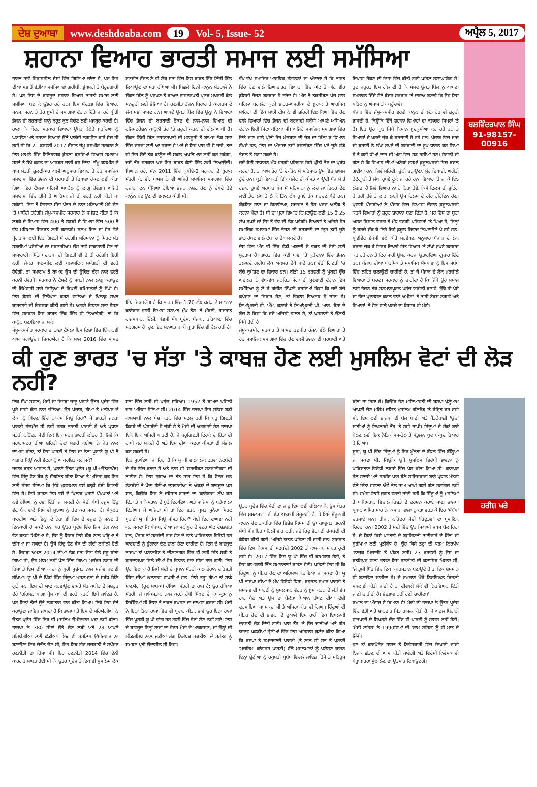ਦੇਸ਼ ਦੁਆਬਾ
www.deshdoaba.com 19 Vol- 5, Issue- 52 ਅਪ੍ਰੈਲ 5, 2017
ਸ਼ਹਾਨਾ ਵਿਆਹ ਭਾਰਤੀ ਸਮਾਜ ਲਈ ਸਮੱਸਿਆ
ਭਾਰਤ ਭਾਵੇਂ ਵਿਕਾਸਸ਼ੀਲ ਦੇਸ਼ਾਂ ਵਿੱਚ ਗਿਣਿਆ ਜਾਂਦਾ ਹੈ, ਪਰ ਇਸ ਦੀਆਂ ਸਭ ਤੋਂ ਵੱਡੀਆਂ ਸਮੱਸਿਆਵਾਂ ਗ਼ਰੀਬੀ, ਭੁੱਖਮਰੀ ਤੇ ਬੇਰੁਜ਼ਗਾਰੀ ਹੈ। ਪਰ ਇਸ ਦੇ ਬਾਵਜੂਦ ਸ਼ਹਾਨਾ ਵਿਆਹ ਭਾਰਤੀ ਸਮਾਜ ਲਈ ਸਮੱਸਿਆ ਬਣ ਕੇ ਉੱਭਰ ਰਹੇ ਹਨ। ਇਸ ਸੰਦਰਭ ਵਿੱਚ ਵਿਆਹ, ਜਨਮ, ਮਰਨ ਤੇ ਹੋਰ ਖ਼ੁਸ਼ੀ ਦੇ ਸਮਾਗਮਾਂ ਦੌਰਾਨ ਦਿੱਤੇ ਜਾ ਰਹੇ ਪ੍ਰੀਤੀ ਭੋਜਨ ਦੀ ਬਰਬਾਦੀ ਸਾਨੂੰ ਬਹੁਤ ਕੁਝ ਸੋਚਣ ਲਈ ਮਜਬੂਰ ਕਰਦੀ ਹੈ। ਹਾਲਾਂ ਕਿ ਕੇਂਦਰ ਸਰਕਾਰ ਵਿਆਹਾਂ ਉੱਪਰ ਬੇਲੋੜੇ ਖ਼ਰਚਿਆਂ ਨੂੰ ਘਟਾਉਣ ਅਤੇ ਸ਼ਹਾਨਾ ਵਿਆਹਾਂ ਉੱਤੇ ਪਾਬੰਦੀ ਲਗਾਉਣ ਬਾਰੇ ਸੋਚ ਹੀ ਰਹੀ ਸੀ ਕਿ 21 ਫਰਵਰੀ 2017 ਦੌਰਾਨ ਜੰਮੂ-ਕਸ਼ਮੀਰ ਸਰਕਾਰ ਨੇ ਇਸ ਮਾਮਲੇ ਵਿੱਚ ਇਤਿਹਾਸਕ ਫ਼ੈਸਲਾ ਕਰਦਿਆਂ ਵਿਆਹ ਸਮਾਗਮ ਸਸਤੇ ਤੇ ਸੌਖੇ ਕਰਨ ਦਾ ਆਰਡਰ ਜਾਰੀ ਕਰ ਦਿੱਤਾ। ਜੰਮੂ-ਕਸ਼ਮੀਰ ਦੇ ਖਾਧ ਮੰਤਰੀ ਜ਼ੁਲਫ਼ੀਕਾਰ ਅਲੀ ਅਨੁਸਾਰ ਵਿਆਹ ਤੇ ਹੋਰ ਸਮਾਜਿਕ ਸਮਾਗਮਾਂ ਵਿੱਚ ਭੋਜਨ ਦੀ ਬਰਬਾਦੀ ਤੇ ਦਿਖਾਵਾ ਰੋਕਣ ਲਈ ਕੀਤਾ ਗਿਆ ਇਹ ਫ਼ੈਸਲਾ ਪਹਿਲੀ ਅਪਰੈਲ ਨੂੰ ਲਾਗੂ ਹੋਵੇਗਾ। ਅਜਿਹੇ ਸਮਾਗਮਾਂ ਵਿੱਚ ਡੀਜੇ ਤੇ ਆਤਿਸ਼ਬਾਜ਼ੀ ਦੀ ਵਰਤੋਂ ਨਹੀਂ ਕੀਤੀ ਜਾ ਸਕੇਗੀ। ਇਸ ਤੋਂ ਇਲਾਵਾ ਸੱਦਾ ਪੱਤਰ ਦੇ ਨਾਲ ਮਠਿਆਈ-ਮੇਵੇ ਦੇਣ 'ਤੇ ਪਾਬੰਦੀ ਰਹੇਗੀ। ਜੰਮੂ-ਕਸ਼ਮੀਰ ਸਰਕਾਰ ਨੇ ਸਪੱਸ਼ਟ ਕੀਤਾ ਹੈ ਕਿ ਲੜਕੇ ਦੇ ਵਿਆਹ ਵਿੱਚ 400 ਤੇ ਲੜਕੀ ਦੇ ਵਿਆਹ ਵਿੱਚ 500 ਤੋਂ ਵੱਧ ਮਹਿਮਾਨ ਸ਼ਿਰਕਤ ਨਹੀਂ ਕਰਨਗੇ। ਜਨਮ ਦਿਨ ਜਾਂ ਹੋਰ ਛੋਟੇ ਪ੍ਰੋਗਰਾਮਾਂ ਲਈ ਇਹ ਗਿਣਤੀ ਸੌ ਰਹੇਗੀ। ਮਹਿਮਾਨਾਂ ਨੂੰ ਸਿਰਫ਼ ਸੱਤ ਸਬਜ਼ੀਆਂ ਪਰੋਸੀਆਂ ਜਾ ਸਕਣਗੀਆਂ। ਉਹ ਭਾਵੇਂ ਸ਼ਾਕਾਹਾਰੀ ਹੋਣ ਜਾਂ ਮਾਸਾਹਾਰੀ। ਮਿੱਠੇ ਪਦਾਰਥਾਂ ਦੀ ਗਿਣਤੀ ਵੀ ਦੋ ਹੀ ਰਹੇਗੀ। ਇਹੀ ਨਹੀਂ, ਜੇਕਰ ਖਾਣ-ਪੀਣ ਲਈ ਪਲਾਸਟਿਕ ਸਮੱਗਰੀ ਦੀ ਵਰਤੋਂ ਹੋਵੇਗੀ, ਤਾਂ ਸਮਾਗਮ ਤੋਂ ਬਾਅਦ ਉਸ ਦੀ ਉਚਿਤ ਢੰਗ ਨਾਲ ਵਰਤੋਂ ਕਰਨੀ ਹੋਵੇਗੀ। ਸਰਕਾਰ ਨੇ ਫ਼ੈਸਲੇ ਨੂੰ ਸਖ਼ਤੀ ਨਾਲ ਲਾਗੂ ਕਰਾਉਣ ਦੀ ਜ਼ਿੰਮੇਵਾਰੀ ਸਾਰੇ ਜ਼ਿਲ੍ਹਿਆਂ ਦੇ ਡਿਪਟੀ ਕਮਿਸ਼ਨਰਾਂ ਨੂੰ ਸੌਂਪੀ ਹੈ। ਇਸ ਫ਼ੈਸਲੇ ਦੀ ਉਲੰਘਣਾ ਕਰਨ ਵਾਲਿਆਂ ਦੇ ਖ਼ਿਲਾਫ਼ ਸਖ਼ਤ ਕਾਰਵਾਈ ਦੀ ਵਿਵਸਥਾ ਕੀਤੀ ਗਈ ਹੈ। ਅਗਲੇ ਵਿਧਾਨ ਸਭਾ ਸੈਸ਼ਨ ਵਿੱਚ ਸਰਕਾਰ ਇਸ ਬਾਬਤ ਇੱਕ ਬਿੱਲ ਵੀ ਲਿਆਵੇਗੀ, ਤਾਂ ਕਿ ਕਾਨੂੰਨ ਬਣਾਇਆ ਜਾ ਸਕੇ।
ਜੰਮੂ-ਕਸ਼ਮੀਰ ਸਰਕਾਰ ਦਾ ਤਾਜ਼ਾ ਫ਼ੈਸਲਾ ਇਸ ਦਿਸ਼ਾ ਵਿੱਚ ਇੱਕ ਨਵੀਂ ਆਸ ਜਗਾਉਂਦਾ। ਜ਼ਿਕਰਯੋਗ ਹੈ ਕਿ ਸਾਲ 2016 ਵਿੱਚ ਸਾਂਸਦ ਰਣਜੀਤ ਰੰਜਨ ਨੇ ਵੀ ਲੋਕ ਸਭਾ ਵਿੱਚ ਇਸ ਬਾਬਤ ਇੱਕ ਨਿੱਜੀ ਬਿੱਲ ਲਿਆਉਣ ਦਾ ਮਤਾ ਰੱਖਿਆ ਸੀ। ਪਿਛਲੇ ਦਿਨੀਂ ਕਾਨੂੰਨ ਮੰਤਰਾਲੇ ਨੇ ਉਕਤ ਬਿੱਲ ਨੂੰ ਪਰਖਣ ਤੋਂ ਬਾਅਦ ਰਾਸ਼ਟਰਪਤੀ ਪ੍ਰਣਬ ਮੁਖਰਜੀ ਕੋਲ ਮਨਜ਼ੂਰੀ ਲਈ ਭੇਜਿਆ ਹੈ। ਰਣਜੀਤ ਰੰਜਨ ਬਿਹਾਰ ਤੋਂ ਕਾਂਗਰਸ ਦੇ ਲੋਕ ਸਭਾ ਸਾਂਸਦ ਹਨ। ਆਪਣੇ ਉਕਤ ਬਿੱਲ ਵਿੱਚ ਉਨ੍ਹਾਂ ਨੇ ਵਿਆਹਾਂ ਵਿੱਚ ਭੋਜਨ ਦੀ ਬਰਬਾਦੀ ਰੋਕਣ ਦੇ ਨਾਲ-ਨਾਲ ਵਿਆਹ ਦੀ ਰਜਿਸਟਰੇਸ਼ਨ ਕਾਨੂੰਨੀ ਤੌਰ 'ਤੇ ਜ਼ਰੂਰੀ ਕਰਨ ਦੀ ਗੱਲ ਆਖੀ ਹੈ। ਉਕਤ ਨਿੱਜੀ ਬਿੱਲ ਰਾਸ਼ਟਰਪਤੀ ਦੀ ਮਨਜ਼ੂਰੀ ਤੋਂ ਬਾਅਦ ਲੋਕ ਸਭਾ ਵਿੱਚ ਚਰਚਾ ਲਈ ਆ ਸਕਦਾ ਹੈ ਅਤੇ ਜੇ ਇਹ ਪਾਸ ਵੀ ਹੋ ਜਾਵੇ, ਤਦ ਵੀ ਇਹ ਉਦੋਂ ਤੱਕ ਕਾਨੂੰਨ ਦੀ ਸ਼ਕਲ ਅਖ਼ਤਿਆਰ ਨਹੀਂ ਕਰ ਸਕੇਗਾ, ਜਦੋਂ ਤੱਕ ਸਰਕਾਰ ਖ਼ੁਦ ਇਸ ਬਾਬਤ ਕੋਈ ਬਿੱਲ ਨਹੀਂ ਲਿਆਉਂਦੀ। ਧਿਆਨ ਰਹੇ, ਸੰਨ 2011 ਵਿੱਚ ਯੂਪੀਏ-2 ਸਰਕਾਰ ਦੇ ਖ਼ੁਰਾਕ ਮੰਤਰੀ ਕੇ. ਵੀ. ਥਾਮਸ ਨੇ ਵੀ ਅਜਿਹੇ ਸਮਾਜਿਕ ਸਮਾਗਮਾਂ ਵਿੱਚ ਹਜ਼ਾਰਾਂ ਟਨ ਪੱਕਿਆ ਹੋਇਆ ਭੋਜਨ ਨਸ਼ਟ ਹੋਣ ਨੂੰ ਦੇਖਦੇ ਹੋਏ ਕਾਨੂੰਨ ਬਣਾਉਣ ਦੀ ਵਕਾਲਤ ਕੀਤੀ ਸੀ।
ਇੱਥੇ ਜ਼ਿਕਰਯੋਗ ਹੈ ਕਿ ਭਾਰਤ ਵਿੱਚ 1.70 ਲੱਖ ਕਰੋੜ ਦੇ ਸਾਲਾਨਾ ਕਾਰੋਬਾਰ ਵਾਲੀ ਵਿਆਹ ਸਨਅਤ ਮੁੱਖ ਤੌਰ 'ਤੇ ਮੁੰਬਈ, ਗੁਜਰਾਤ ਰਾਜਸਥਾਨ, ਦਿੱਲੀ, ਪੱਛਮੀ ਮੱਧ ਪ੍ਰਦੇਸ਼, ਪੰਜਾਬ, ਹਰਿਆਣਾ ਵਿੱਚ ਸਰਗਰਮ ਹੈ। ਹੁਣ ਇਹ ਸਨਅਤ ਬਾਕੀ ਪ੍ਰਾਂਤਾਂ ਵਿੱਚ ਵੀ ਫੈਲ ਰਹੀ ਹੈ।
ਵੱਖ-ਵੱਖ ਸਮਾਜਿਕ-ਆਰਥਿਕ ਸੰਗਠਨਾਂ ਦਾ ਅੰਦਾਜ਼ਾ ਹੈ ਕਿ ਭਾਰਤ ਵਿੱਚ ਹੋਣ ਵਾਲੇ ਜ਼ਿਆਦਾਤਰ ਵਿਆਹਾਂ ਵਿੱਚ ਘੱਟ ਤੋਂ ਘੱਟ ਵੀਹ ਫ਼ੀਸਦੀ ਭੋਜਨ ਬਰਬਾਦ ਹੋ ਜਾਂਦਾ ਹੈ। ਅੱਜ ਤੋਂ ਤਕਰੀਬਨ ਪੰਜ ਸਾਲ ਪਹਿਲਾਂ ਬੰਗਲੌਰ ਯੂਨੀ ਭਾਰਤ-ਅਮਰੀਕਾ ਦੇ ਖ਼ੁਰਾਕ ਤੇ ਆਰਥਿਕ ਮਾਹਿਰਾਂ ਦੀ ਇੱਕ ਸਾਂਝੀ ਟੀਮ ਨੇ ਵੀ ਸ਼ਹਿਰੀ ਇਲਾਕਿਆਂ ਵਿੱਚ ਹੋਣ ਵਾਲੇ ਵਿਆਹਾਂ ਵਿੱਚ ਭੋਜਨ ਦੀ ਬਰਬਾਦੀ ਸਬੰਧੀ ਆਪਣੇ ਅਧਿਐਨ ਦੌਰਾਨ ਇਹੀ ਸਿੱਟਾ ਕੱਢਿਆ ਸੀ। ਅਜਿਹੇ ਸਮਾਜਿਕ ਸਮਾਗਮਾਂ ਵਿੱਚ ਦਿੱਤੇ ਜਾਣ ਵਾਲੇ ਪ੍ਰੀਤੀ ਭੋਜ ਮੇਜ਼ਬਾਨ ਦੀ ਜੇਬ ਦਾ ਕਿੰਨਾ ਕੁ ਧਿਆਨ ਰੱਖਦੇ ਹਨ, ਇਸ ਦਾ ਅੰਦਾਜ਼ਾ ਤੁਸੀਂ ਡਸਟਬਿਨ ਵਿੱਚ ਪਏ ਜੂਠੇ ਛੱਡੇ ਭੋਜਨ ਤੋਂ ਲਗਾ ਸਕਦੇ ਹੋ।
ਜਦੋਂ ਕੋਈ ਸਾਧਾਰਨ ਮੱਧ ਵਰਗੀ ਪਰਿਵਾਰ ਕਿਸੇ ਪ੍ਰੀਤੀ-ਭੋਜ ਦਾ ਪ੍ਰਬੰਧ ਕਰਦਾ ਹੈ, ਤਾਂ ਆਮ ਤੌਰ 'ਤੇ ਦੋ-ਤਿੰਨ ਸੌ ਮਹਿਮਾਨ ਉਸ ਵਿੱਚ ਸ਼ਾਮਲ ਹੁੰਦੇ ਹਨ। ਪ੍ਰਤੀ ਵਿਅਕਤੀ ਇੱਕ ਪਲੇਟ ਦੀ ਕੀਮਤ ਆਉਂਦੀ ਪੰਜ ਸੌ ਤੋਂ ਹਜ਼ਾਰ ਰੁਪਏ ਅਰਥਾਤ ਪੰਜ ਸੌ ਮਹਿਮਾਨਾਂ ਨੂੰ ਲੰਚ ਜਾਂ ਡਿਨਰ ਦੇਣ ਲਈ ਡੇਢ ਲੱਖ ਤੋਂ ਲੈ ਕੇ ਤਿੰਨ ਲੱਖ ਰੁਪਏ ਤੱਕ ਖ਼ਰਚਣੇ ਪੈਂਦੇ ਹਨ। ਬੈਂਕੁਇਟ ਹਾਲ ਦਾ ਕਿਰਾਇਆ, ਸਜਾਵਟ ਤੇ ਹੋਰ ਖ਼ਰਚ ਅਲੱਗ ਤੋਂ ਕਰਨਾ ਪੈਂਦਾ ਹੈ। ਧੀ ਦਾ ਪੂਰਾ ਵਿਆਹ ਨਿਪਟਾਉਣ ਲਈ 15 ਤੋਂ 25 ਲੱਖ ਰੁਪਏ ਜਾਂ ਉਸ ਤੋਂ ਵੱਧ ਦੀ ਲੋੜ ਪਵੇਗੀ। ਵਿਆਹਾਂ ਤੇ ਅਜਿਹੇ ਹੋਰ ਸਮਾਜਿਕ ਸਮਾਗਮਾਂ ਵਿੱਚ ਭੋਜਨ ਦੀ ਬਰਬਾਦੀ ਦਾ ਦ੍ਰਿਸ਼ ਤੁਸੀਂ ਜੂਠੇ ਭਾਂਡੇ ਰੱਖਣ ਵਾਲੇ ਟੱਬ 'ਚ ਦੇਖ ਸਕਦੇ ਹੋ।
ਦੇਸ਼ ਵਿੱਚ ਅੱਜ ਵੀ ਇੱਕ ਵੱਡੀ ਅਬਾਦੀ ਦੋ ਵਕਤ ਦੀ ਰੋਟੀ ਲਈ ਮੁਹਤਾਜ ਹੈ। ਭਾਰਤ ਵਿੱਚ ਕਈ ਥਾਵਾਂ 'ਤੇ ਕੂੜੇਦਾਨਾਂ ਵਿੱਚ ਭੋਜਨ ਤਲਾਸ਼ਦੇ ਗ਼ਰੀਬ ਲੋਕ ਅਕਸਰ ਦੇਖੇ ਜਾਂਦੇ ਹਨ। ਵੱਡੀ ਗਿਣਤੀ 'ਚ ਬੱਚੇ ਕੁਪੋਸ਼ਣ ਦਾ ਸ਼ਿਕਾਰ ਹਨ। ਬੀਤੀ 15 ਫਰਵਰੀ ਨੂੰ ਮੁੰਬਈ ਉੱਚ ਅਦਾਲਤ ਨੇ ਵੱਖ-ਵੱਖ ਜਨਹਿਤ ਮੰਗਾਂ ਦੀ ਸੁਣਵਾਈ ਦੌਰਾਨ ਇਸ ਸਮੱਸਿਆ ਨੂੰ ਲੈ ਕੇ ਗੰਭੀਰ ਟਿੱਪਣੀ ਕਰਦਿਆਂ ਕਿਹਾ ਕਿ ਜਦੋਂ ਬੱਚੇ ਕੁਪੋਸ਼ਣ ਦਾ ਸ਼ਿਕਾਰ ਹੋਣ, ਤਾਂ ਵਿਕਾਸ ਵਿਅਰਥ ਹੋ ਜਾਂਦਾ ਹੈ। ਨਿਆਂਮੂਰਤੀ ਵੀ. ਐੱਮ. ਕਨਾਡੇ ਤੇ ਨਿਆਂਮੂਰਤੀ ਪੀ. ਆਰ. ਬੋਰਾ ਦੇ ਬੈਂਚ ਨੇ ਕਿਹਾ ਕਿ ਜਦੋਂ ਅਜਿਹੀ ਹਾਲਤ ਹੈ, ਤਾਂ ਖ਼ੁਸ਼ਹਾਲੀ ਤੇ ਉੱਨਤੀ ਕਿੱਥੇ ਹੋਈ ਹੈ।
ਜੰਮੂ-ਕਸ਼ਮੀਰ ਸਰਕਾਰ ਤੇ ਸਾਂਸਦ ਰਣਜੀਤ ਰੰਜਨ ਵੱਲੋਂ ਵਿਆਹਾਂ ਤੇ ਹੋਰ ਸਮਾਜਿਕ ਸਮਾਗਮਾਂ ਵਿੱਚ ਹੋਣ ਵਾਲੀ ਭੋਜਨ ਦੀ ਬਰਬਾਦੀ ਅਤੇ ਦਿਖਾਵਾ ਰੋਕਣ ਦੀ ਦਿਸ਼ਾ ਵਿੱਚ ਕੀਤੀ ਗਈ ਪਹਿਲ ਸ਼ਲਾਘਾਯੋਗ ਹੈ। ਹੁਣ ਜ਼ਰੂਰਤ ਇਸ ਗੱਲ ਦੀ ਹੈ ਕਿ ਸੰਸਦ ਉਕਤ ਬਿੱਲ ਨੂੰ ਆਪਣਾ ਸਮਰਥਨ ਦਿੰਦੇ ਹੋਏ ਕੇਂਦਰ ਸਰਕਾਰ 'ਤੇ ਦਬਾਅ ਬਣਾਵੇ ਕਿ ਉਹ ਇਸ ਪਹਿਲ ਨੂੰ ਅੰਜਾਮ ਤੱਕ ਪਹੁੰਚਾਵੇ।
ਪੰਜਾਬ ਵਿੱਚ ਜੰਮੂ-ਕਸ਼ਮੀਰ ਵਰਗੇ ਕਾਨੂੰਨ ਦੀ ਲੋੜ ਹੋਰ ਵੀ ਜ਼ਰੂਰੀ ਭਾਸਦੀ ਹੈ, ਕਿਉਂਕਿ ਇੱਥੇ ਸ਼ਹਾਨਾ ਵਿਆਹਾਂ ਦਾ ਕਲਚਰ ਸਿਖਰਾਂ 'ਤੇ ਹੈ। ਇਹ ਉਹ ਪ੍ਰਾਂਤ ਜਿੱਥੇ ਕਿਸਾਨ ਖ਼ੁਦਕੁਸ਼ੀਆਂ ਕਰ ਰਹੇ ਹਨ ਤੇ ਵਿਆਹਾਂ ਦੇ ਖ਼ਰਚੇ ਚੁੱਕ ਕੇ ਕਰਜ਼ਾਈ ਹੋ ਰਹੇ ਹਨ। ਪੰਜਾਬ ਵਿਚ ਦਾਜ ਦੀ ਬੁਰਾਈ ਨੇ ਲੱਖਾਂ ਰੁਪਏ ਦੀ ਬਰਬਾਦੀ ਦਾ ਰੂਪ ਧਾਰਨ ਕਰ ਲਿਆ ਹੈ ਤੇ ਕਈ ਧੀਆਂ ਦਾਜ ਦੀ ਅੱਗ ਵਿਚ ਸੜ ਰਹੀਆਂ ਹਨ। ਹੈਰਾਨੀ ਦੀ ਗੱਲ ਹੈ ਕਿ ਵਿਆਹ ਦੀਆਂ ਅਨੇਕਾਂ ਰਸਮਾਂ ਫ਼ਜ਼ੂਲਖ਼ਰਚੀ ਵਿਚ ਬਦਲ ਗਈਆਂ ਹਨ, ਜਿਵੇਂ ਮਹਿੰਦੀ, ਚੁੰਨੀ ਚੜ੍ਹਾਉਣਾ, ਮੂੰਹ ਦਿਖਾਈ, ਅਗੇਤੀ ਫੋਟੋਗ੍ਰਾਫੀ ਤੇ ਲੱਖਾਂ ਰੁਪਏ ਫੂਕੇ ਜਾ ਰਹੇ ਹਨ। ਵਿਆਹ 'ਤੇ ਜਾ ਕੇ ਇੰਝ ਲੱਗਦਾ ਹੈ ਜਿਵੇਂ ਵਿਆਹ ਨਾ ਹੋ ਰਿਹਾ ਹੋਵੇ, ਕਿਸੇ ਫ਼ਿਲਮ ਦੀ ਸ਼ੂਟਿੰਗ ਹੋ ਰਹੀ ਹੋਵੇ ਤੇ ਲਾੜਾ ਲਾੜੀ ਉਸ ਫ਼ਿਲਮ ਦੇ ਹੀਰੋ ਹੀਰੋਇਨ ਹੋਣ। ਪ੍ਰਵਾਸੀ ਪੰਜਾਬੀਆਂ ਨੇ ਪੰਜਾਬ ਵਿਚ ਵਿਆਹਾਂ ਦੌਰਾਨ ਫ਼ਜ਼ੂਲਖ਼ਰਚੀ ਕਰਕੇ ਵਿਆਹਾਂ ਨੂੰ ਜ਼ਰੂਰ ਸ਼ਾਹਾਨਾ ਬਣਾ ਦਿੱਤਾ ਹੈ, ਪਰ ਇਸ ਦਾ ਬੁਰਾ ਅਸਰ ਕਿਸਾਨ ਵਰਗ ਤੇ ਮੱਧ ਵਰਗੀ ਪਰਿਵਾਰਾਂ 'ਤੇ ਪਿਆ ਹੈ, ਜਿਨ੍ਹਾਂ ਨੂੰ ਕਰਜ਼ੇ ਚੁੱਕ ਕੇ ਇਹੋ ਜਿਹੇ ਫ਼ਜ਼ੂਲ ਰਿਵਾਜ ਨਿਪਟਾਉਣੇ ਪੈ ਰਹੇ ਹਨ। ਪ੍ਰਾਈਵੇਟ ਏਜੰਸੀ ਵਲੋਂ ਕੀਤੇ ਸਰਵੇਖਣ ਅਨੁਸਾਰ ਪੰਜਾਬ ਦੇ ਲੋਕ ਕਰਜ਼ਾ ਚੁੱਕ ਕੇ ਸਿਰਫ਼ ਦਿਖਾਵੇ ਹਿੱਤ ਵਿਆਹ 'ਤੇ ਲੱਖਾਂ ਰੁਪਏ ਬਰਬਾਦ ਕਰ ਰਹੇ ਹਨ ਤੇ ਫਿਰ ਸਾਰੀ ਉਮਰ ਕਰਜ਼ਾ ਉਤਾਰਦਿਆਂ ਗੁਜ਼ਾਰ ਦਿੰਦੇ ਹਨ। ਪੰਜਾਬ ਦੀਆਂ ਧਾਰਮਿਕ ਤੇ ਸਮਾਜਿਕ ਸੰਸਥਾਵਾਂ ਨੂੰ ਇਸ ਸੰਬੰਧ ਵਿੱਚ ਲਹਿਰ ਚਲਾਉਣੀ ਚਾਹੀਦੀ ਹੈ, ਤਾਂ ਜੋ ਪੰਜਾਬ ਦੇ ਲੋਕ ਖ਼ਰਚੀਲੇ ਵਿਆਹਾਂ ਤੋਂ ਬਚਣ। ਸਰਕਾਰ ਨੂੰ ਚਾਹੀਦਾ ਹੈ ਕਿ ਜਿੱਥੇ ਉਹ ਸਮਾਜ ਲਈ ਭੋਜਨ ਤੱਕ ਸਨਮਾਨਪੂਰਨ ਪਹੁੰਚ ਯਕੀਨੀ ਬਣਾਵੇ, ਉੱਥੇ ਹੀ ਪੈਸੇ ਦਾ ਭੱਦਾ ਪ੍ਰਦਰਸ਼ਨ ਕਰਨ ਵਾਲੇ ਅਮੀਰਾਂ 'ਤੇ ਭਾਰੀ ਟੈਕਸ ਲਗਾਵੇ ਅਤੇ ਵਿਆਹਾਂ 'ਤੇ ਹੋਣ ਵਾਲੇ ਖ਼ਰਚੇ ਦਾ ਹਿਸਾਬ ਵੀ ਮੰਗੇ।
ਬਲਵਿੰਦਰਪਾਲ ਸਿੰਘ
91-98157-00916
ਕੀ ਹੁਣ ਭਾਰਤ 'ਚ ਸੱਤਾ 'ਤੇ ਕਾਬਜ਼ ਹੋਣ ਲਈ ਮੁਸਲਿਮ ਵੋਟਾਂ ਦੀ ਲੋੜ ਨਹੀ?
ਇਕ ਸੌਖਾ ਸਵਾਲ; ਮੋਦੀ ਦਾ ਜਿਹੜਾ ਜਾਦੂ ਪੁਰਾਣੇ ਉੱਤਰ ਪ੍ਰਦੇਸ਼ ਵਿੱਚ ਪੂਰੇ ਸ਼ਾਹੀ ਢੰਗ ਨਾਲ ਚੱਲਿਆ, ਉਹ ਪੰਜਾਬ, ਗੋਆ ਤੇ ਮਨੀਪੁਰ ਦੇ ਲੋਕਾਂ ਨੂੰ ਖਿੱਚਣ ਵਿੱਚ ਨਾਕਾਮ ਕਿਉਂ ਰਿਹਾ? ਜੇ ਭਾਰਤੀ ਜਨਤਾ ਪਾਰਟੀ ਸੱਚਮੁੱਚ ਹੀ ਨਵੀਂ ਸਰਬ ਭਾਰਤੀ ਪਾਰਟੀ ਹੈ ਅਤੇ ਪ੍ਰਧਾਨ ਮੰਤਰੀ ਨਰਿੰਦਰ ਮੋਦੀ ਇਕੋ ਇਕ ਸਰਬ ਭਾਰਤੀ ਲੀਡਰ ਹੈ, ਜਿਵੇਂ ਕਿ ਮਹਾਰਾਸ਼ਟਰ ਦੀਆਂ ਸ਼ਹਿਰੀ ਚੋਣਾਂ ਮਗਰੋਂ ਕਈਆਂ ਨੇ ਜ਼ੋਰ ਨਾਲ ਦਾਅਵਾ ਕੀਤਾ, ਤਾਂ ਇਹ ਪਾਰਟੀ ਤੇ ਇਸ ਦਾ ਨੇਤਾ ਪੁਰਾਣੇ ਯੂ ਪੀ ਤੋਂ ਅਗਾਂਹ ਕਿਉਂ ਨਹੀ ਵੋਟਰਾਂ ਨੂੰ ਆਕਰਸ਼ਿਤ ਕਰ ਸਕੇ?
ਜਵਾਬ ਬਹੁਤ ਆਸਾਨ ਹੈ; ਪੁਰਾਣੇ ਉੱਤਰ ਪ੍ਰਦੇਸ਼ (ਯੂ ਪੀ+ਉੱਤਰਾਖੰਡ) ਵਿੱਚ ਹਿੰਦੂ ਵੋਟ ਬੈਂਕ ਨੂੰ ਸੰਗਠਿਤ ਕੀਤਾ ਗਿਆ ਤੇ ਅਜਿਹਾ ਕੁਝ ਇਸ ਲਈ ਸੰਭਵ ਹੋਇਆ ਕਿ ਉਥੇ ਮੁਸਲਮਾਨ ਵਸੋਂ ਕਾਫ਼ੀ ਵੱਡੀ ਗਿਣਤੀ ਵਿੱਚ ਹੈ। ਇਸੇ ਕਾਰਨ ਇਸ ਵਸੋਂ ਦੇ ਖਿਲਾਫ ਪੁਰਾਣੇ ਪੱਖਪਾਤਾਂ ਅਤੇ ਨਵੇਂ ਰੋਸਿਆਂ ਨੂੰ ਹਵਾ ਦਿੱਤੀ ਜਾ ਸਕਦੀ ਹੈ। ਮੋਦੀ ਪੱਖੀ ਹਜੂਮ ਹਿੰਦੂ ਵੋਟ ਬੈਂਕ ਵਾਲੇ ਕਿਸੇ ਵੀ ਸੁਝਾਅ ਨੂੰ ਰੱਦ ਕਰ ਸਕਦਾ ਹੈ। ਸੈਕੂਲਰ ਪਾਰਟੀਆਂ ਅਤੇ ਇਨ੍ਹਾਂ ਦੇ ਨੇਤਾ ਵੀ ਇਸ ਦੇ ਵਜੂਦ ਨੂੰ ਮੰਨਣ ਤੋਂ ਇਨਕਾਰੀ ਹੋ ਸਕਦੇ ਹਨ, ਪਰ ਉਤਰ ਪ੍ਰਦੇਸ਼ ਵਿੱਚ ਜਿਸ ਢੰਗ ਨਾਲ ਵੋਟ ਫਤਵਾ ਮਿਲਿਆ ਹੈ, ਉਸ ਨੂੰ ਸਿਰਫ ਇਸੇ ਢੰਗ ਨਾਲ ਪੜ੍ਹਿਆ ਤੇ ਦੱਸਿਆ ਜਾ ਸਕਦਾ ਹੈ। ਉਥੇ ਹਿੰਦੂ ਵੋਟ ਬੈਂਕ ਦੀ ਗੱਦੀ ਨਸ਼ੀਨੀ ਹੋਈ ਹੈ। ਜਿਹੜਾ ਅਮਲ 2014 ਦੀਆਂ ਲੋਕ ਸਭਾ ਚੋਣਾਂ ਵੇਲੇ ਸ਼ੁਰੂ ਕੀਤਾ ਗਿਆ ਸੀ, ਉਹ ਮੱਧਮ ਨਹੀਂ ਪੈਣ ਦਿੱਤਾ ਗਿਆ। ਮੁਜ਼ੱਫਰ ਨਗਰ ਦੀ ਹਿੰਸਾ ਤੇ ਇਸ ਦੀਆਂ ਯਾਦਾਂ ਨੂੰ ਪੂਰੀ ਮੁਸ਼ੱਕਤ ਨਾਲ ਸਜੀਵ ਬਣਾਈ ਰੱਖਿਆ। ਯੂ ਪੀ ਦੇ ਪਿੰਡਾਂ ਵਿੱਚ ਹਿੰਦੂਆਂ ਮੁਸਲਮਾਨਾਂ ਦੇ ਸਬੰਧ ਕਿੰਨੇ ਗੂੜ੍ਹੇ ਸਨ, ਇਸ ਦੀ ਯਾਦ ਕਰਵਾਉਣ ਵਾਸਤੇ ਸੰਤ ਕਬੀਰ ਦੇ ਮਸ਼ਹੂਰ ਦੋਹੇ 'ਰਹਿਮਨ ਧਾਗਾ ਪ੍ਰੇਮ ਕਾ' ਦੀ ਵਰਤੋਂ ਕਰਨੀ ਇਥੇ ਜਾਇਜ਼ ਹੈ, ਪਰ ਇਨ੍ਹਾਂ ਤੰਦਾਂ ਉਤੇ ਲਗਾਤਾਰ ਵਾਰ ਕੀਤਾ ਗਿਆ। ਇਥੇ ਇਹ ਚੇਤੇ ਕਰਾਉਣਾ ਜਾਇਜ਼ ਜਾਪਦਾ ਹੈ ਕਿ ਭਾਜਪਾ ਤੇ ਇਸ ਦੇ ਸਹਿਯੋਗੀਆਂ ਨੇ ਉਤਰ ਪ੍ਰਦੇਸ਼ ਵਿੱਚ ਇਕ ਵੀ ਮੁਸਲਿਮ ਉਮੀਦਵਾਰ ਖੜਾ ਨਹੀਂ ਕੀਤਾ। ਭਾਜਪਾ ਨੇ 380 ਸੀਟਾਂ ਉਤੇ ਚੋਣ ਲੜੀ ਅਤੇ 23 ਆਪਣੇ ਸਹਿਯੋਗੀਆਂ ਲਈ ਛੱਡੀਆਂ। ਇਕ ਵੀ ਮੁਸਲਿਮ ਉਮੀਦਵਾਰ ਨਾ ਬਣਾਉਣਾ ਇਕ ਚੇਤੰਨ ਚੋਣ ਸੀ, ਇਹ ਇਕ ਗੈਰ ਜਜ਼ਬਾਤੀ ਤੇ ਸਪੱਸ਼ਟ ਰਣਨੀਤੀ ਦਾ ਹਿੱਸਾ ਸੀ। ਇਹ ਰਣਨੀਤੀ 2014 ਵਿੱਚ ਏਨੀ ਕਾਰਗਰ ਸਾਬਤ ਹੋਈ ਸੀ ਕਿ ਉਤਰ ਪ੍ਰਦੇਸ਼ ਤੋਂ ਇਕ ਵੀ ਮੁਸਲਿਮ ਲੋਕ ਸਭਾ ਵਿੱਚ ਨਹੀਂ ਸੀ ਪਹੁੰਚ ਸਕਿਆ। 1952 ਤੋਂ ਬਾਅਦ ਪਹਿਲੀ ਵਾਰ ਅਜਿਹਾ ਹੋਇਆ ਸੀ। 2014 ਵਿੱਚ ਭਾਜਪਾ ਇਹ ਸੁਨੇਹਾ ਬੜੀ ਕਾਮਯਾਬੀ ਨਾਲ ਪੇਸ਼ ਕਰਨ ਵਿੱਚ ਸਫਲ ਰਹੀ ਕਿ ਬਹੁ ਗਿਣਤੀ ਫਿਰਕੇ ਦੀ ਘੇਰਾਬੰਦੀ ਹੋ ਚੁੱਕੀ ਹੈ ਤੇ ਮੋਦੀ ਦੀ ਅਗਵਾਈ ਹੇਠ ਭਾਜਪਾ ਇਕੋ ਇਕ ਅਜਿਹੀ ਪਾਰਟੀ ਹੈ, ਜੋ ਬਹੁਗਿਣਤੀ ਫਿਰਕੇ ਦੇ ਹਿੱਤਾਂ ਦੀ ਰਾਖੀ ਕਰ ਸਕਦੀ ਹੈ ਅਤੇ ਇਸ ਦੀਆਂ ਕਦਰਾਂ ਕੀਮਤਾਂ ਦੀ ਸੰਭਾਲ ਕਰ ਸਕਦੀ ਹੈ।
ਇਹ ਸੁਝਾਇਆ ਜਾ ਰਿਹਾ ਹੈ ਕਿ ਯੂ ਪੀ ਵਾਲਾ ਲੋਕ ਫਤਵਾ ਨੋਟਬੰਦੀ ਦੇ ਹੱਕ ਵਿੱਚ ਫਤਵਾ ਹੈ ਅਤੇ ਨਾਲ ਹੀ 'ਸਰਜੀਕਲ ਸਟਰਾਈਕਸ' ਦੀ ਤਾਈਦ ਹੈ। ਇਸ ਸੁਝਾਅ ਦਾ ਤੱਤ ਸਾਰ ਇਹ ਹੈ ਕਿ ਵੋਟਰ ਜਨ ਨੋਟਬੰਦੀ ਤੋਂ ਪੈਦਾ ਹੋਈਆਂ ਦੁਸ਼ਵਾਰੀਆਂ ਤੇ ਔਕੜਾਂ ਦੇ ਬਾਵਜੂਦ ਖ਼ੁਸ਼ ਸਨ, ਕਿਉਂਕਿ ਇਸ ਨੇ ਦਹਿਸ਼ਤ-ਗਰਦਾਂ ਦਾ 'ਕਾਰੋਬਾਰ' ਠੱਪ ਕਰ ਦਿੱਤਾ ਤੇ ਪਾਕਿਸਤਾਨ ਦੇ ਬੁਰੇ ਇਰਾਦਿਆਂ ਅਤੇ ਸਾਜ਼ਿਸ਼ਾਂ ਨੂੰ ਬਰੇਕਾਂ ਲਾ ਦਿੱਤੀਆਂ। ਜੇ ਅਜਿਹਾ ਸੀ ਤਾਂ ਇਹ ਵਤਨ ਪ੍ਰਸਤ ਸੁਨੇਹਾ ਸਿਰਫ ਪੁਰਾਣੀ ਯੂ ਪੀ ਤੱਕ ਕਿਉਂ ਸੀਮਤ ਰਿਹਾ? ਕੋਈ ਇਹ ਦਾਅਵਾ ਨਹੀਂ ਕਰ ਸਕਦਾ ਕਿ ਪੰਜਾਬ, ਗੋਆ ਜਾਂ ਮਨੀਪੁਰ ਦੇ ਵੋਟਰ ਘੱਟ ਦੇਸ਼ਭਗਤ ਹਨ, ਪੰਜਾਬ ਤਾਂ ਸਰਹੱਦੀ ਰਾਜ ਹੋਣ ਦੇ ਨਾਤੇ ਪਾਕਿਸਤਾਨ ਵਿਰੋਧੀ ਹਰ ਕਾਰਵਾਈ ਨੂੰ ਹੁੰਗਾਰਾ ਦੇਣ ਵਾਲਾ ਹੋਣਾ ਚਾਹੀਦਾ ਹੈ। ਇਸ ਦੇ ਬਾਵਜੂਦ ਭਾਜਪਾ ਤਾਂ ਪਠਾਨਕੋਟ ਤੇ ਦੀਨਾਨਗਰ ਵਿੱਚ ਵੀ ਨਹੀਂ ਜਿੱਤ ਸਕੀ ਤੇ ਗੁਰਦਾਸਪੁਰ ਜ਼ਿਲੇ ਦੀਆਂ ਹੋਰ ਵਿਧਾਨ ਸਭਾ ਸੀਟਾਂ ਹਾਰ ਗਈ। ਇਹ ਉਹ ਇਲਾਕਾ ਹੈ ਜਿਥੇ ਮੋਦੀ ਦੇ ਪ੍ਰਧਾਨ ਮੰਤਰੀ ਕਾਲ ਦੌਰਾਨ ਦਹਿਸ਼ਤੀ ਹਿੰਸਾ ਦੀਆਂ ਘਟਨਾਵਾਂ ਵਾਪਰੀਆਂ ਹਨ। ਇਸੇ ਤਰ੍ਹਾਂ ਗੋਆ ਤਾਂ ਸਾਡੇ ਮਾਣਯੋਗ (ਹੁਣ ਸਾਬਕਾ) ਰੱਖਿਆ ਮੰਤਰੀ ਦਾ ਰਾਜ ਹੈ; ਉਹ ਰੱਖਿਆ ਮੰਤਰੀ, ਜੋ ਪਾਕਿਸਤਾਨ ਨਾਲ ਕਰੜੇ ਹੱਥੀਂ ਸਿੱਝਣ ਦੇ ਕਥਾ-ਕ੍ਰਮ ਨੂੰ ਇਕੱਲਿਆਂ ਹੀ ਦਿਸ਼ਾ ਤੇ ਤਾਕਤ ਬਖ਼ਸ਼ਣ ਦਾ ਦਾਅਵਾ ਕਰਦਾ ਸੀ। ਮੋਦੀ ਨੇ ਇਨ੍ਹਾਂ ਤਿੰਨਾਂ ਰਾਜਾਂ ਵਿੱਚ ਵੀ ਪ੍ਰਚਾਰ ਕੀਤਾ, ਭਾਵੇਂ ਉਹ ਇਨ੍ਹਾਂ ਰਾਜਾਂ ਵਿੱਚ ਪੂਰਬੀ ਯੂ ਪੀ ਵਾਂਗ ਹਰ ਗਲੀ ਵਿੱਚ ਵੋਟਾਂ ਲੈਣ ਨਹੀਂ ਗਏ। ਇਸ ਦੇ ਬਾਵਜੂਦ ਇਨ੍ਹਾਂ ਰਾਜਾਂ ਦਾ ਵੋਟਰ ਮੋਦੀ ਦੇ ਆਕਰਸ਼ਣ, ਜਾਂ ਉਨ੍ਹਾਂ ਦੀ ਲੀਡਰਸ਼ਿਪ ਨਾਲ ਜੁੜੀਆਂ ਰੋਗ ਨਿਰੋਧਕ ਸ਼ਕਤੀਆਂ ਦੇ ਮਹੱਤਵ ਨੂੰ ਸਮਝਣ ਪ੍ਰਤੀ ਉਦਾਸੀਨ ਹੀ ਰਿਹਾ।
ਉਤਰ ਪ੍ਰਦੇਸ਼ ਵਿੱਚ ਮੋਦੀ ਦਾ ਜਾਦੂ ਇਸ ਲਈ ਚੱਲਿਆ ਕਿ ਉਸ ਖੇਤਰ ਵਿੱਚ ਮੁਸਲਮਾਨਾਂ ਦੀ ਵੱਡ ਆਕਾਰੀ ਮੌਜੂਦਗੀ ਹੈ, ਤੇ ਇਸੇ ਮੌਜੂਦਗੀ ਕਾਰਨ ਚੋਣ ਤਕਰੀਰਾਂ ਵਿੱਚ ਵਿਸ਼ੇਸ਼ ਕਿਸਮ ਦੀ ਉਪ-ਭਾਵੁਕਤਾ ਭਰਨੀ ਸੌਖੀ ਸੀ। ਇਹ ਪਹਿਲੀ ਵਾਰ ਨਹੀ, ਜਦੋਂ ਹਿੰਦੂ ਵੋਟਾਂ ਦੀ ਚੱਕਬੰਦੀ ਦੀ ਕੋਸ਼ਿਸ਼ ਕੀਤੀ ਗਈ। ਅਜਿਹੇ ਯਤਨ ਪਹਿਲਾਂ ਹੀ ਜਾਰੀ ਸਨ। ਗੁਜਰਾਤ ਵਿੱਚ ਇਸ ਕਿਸਮ ਦੀ ਸਫਬੰਦੀ 2002 ਤੋਂ ਕਾਮਯਾਬ ਸਾਬਤ ਹੁੰਦੀ ਰਹੀ ਹੈ। 2017 ਵਿੱਚ ਇਹ ਯੂ ਪੀ ਵਿੱਚ ਵੀ ਕਾਮਯਾਬ ਹੋਈ, ਤੇ ਇਹ ਕਾਮਯਾਬੀ ਤਿੰਨ ਸਮਾਨਤਾਵਾਂ ਕਾਰਨ ਹੋਈ। ਪਹਿਲੀ ਇਹ ਸੀ ਕਿ ਹਿੰਦੂਆਂ ਨੂੰ ਪੀੜਤ ਹੋਣ ਦਾ ਅਹਿਸਾਸ ਕਰਾਇਆ ਜਾ ਸਕਦਾ ਹੈ। ਯੂ ਪੀ ਭਾਜਪਾ ਦੀਆਂ ਦੋ ਮੁੱਖ ਵਿਰੋਧੀ ਧਿਰਾਂ; ਬਹੁਜਨ ਸਮਾਜ ਪਾਰਟੀ ਤੇ ਸਮਾਜਵਾਦੀ ਪਾਰਟੀ ਨੂੰ ਮੁਸਲਮਾਨ ਵੋਟਰ ਨੂੰ ਖ਼ੁਸ਼ ਕਰਨ ਦੇ ਲੋੜੋਂ ਵੱਧ ਰਾਹ ਪੈਣ ਅਤੇ ਉਸ ਦਾ ਬੇਲੋੜਾ ਧਿਆਨ ਰੱਖਣ ਦੀਆਂ ਦੋਸ਼ੀ ਦਰਸਾਇਆ ਜਾ ਸਕਦਾ ਸੀ ਤੇ ਅਜਿਹਾ ਕੀਤਾ ਵੀ ਗਿਆ। ਹਿੰਦੂਆਂ ਦੀ ਪੀੜਤ ਹੋਣ ਦੀ ਭਾਵਨਾ ਦੇ ਦੁਆਲੇ ਇਸ ਰਾਹੀ ਇਕ ਇਖਲਾਕੀ ਦਰੁਸਤੀ ਜੋੜ ਦਿੱਤੀ ਗਈ। ਖਾਸ ਤੌਰ 'ਤੇ ਉਚ ਜਾਤੀਆਂ ਅਤੇ ਗੈਰ ਯਾਦਵ ਪਛੜੀਆਂ ਸ਼੍ਰੇਣੀਆਂ ਵਿੱਚ ਇਹ ਅਹਿਸਾਸ ਬੁਲੰਦ ਕੀਤਾ ਗਿਆ ਕਿ ਬਸਪਾ ਤੇ ਸਮਾਜਵਾਦੀ ਪਾਰਟੀ (ਤੇ ਨਾਲ ਹੀ ਸਭ ਤੋਂ ਪੁਰਾਣੀ 'ਮੁਜਰਿਮ' ਕਾਂਗਰਸ ਪਾਰਟੀ) ਵੱਲੋਂ ਮੁਸਲਮਾਨਾਂ ਨੂੰ ਪਲੋਸਣ ਕਾਰਨ ਇਨ੍ਹਾਂ ਸ਼੍ਰੇਣੀਆਂ ਨੂੰ ਹਕੂਮਤੀ ਪ੍ਰਬੰਧ ਵਿਚਲੇ ਜਾਇਜ਼ ਹਿੱਸੇ ਤੋਂ ਮਹਿਰੂਮ ਕੀਤਾ ਜਾ ਰਿਹਾ ਹੈ। ਕਿਉਂਕਿ ਭੈਣ ਮਾਇਆਵਤੀ ਦੀ ਬਸਪਾ ਖੁੱਲ੍ਹੇਆਮ ਆਪਣੀ ਚੋਣ ਮੁਹਿੰਮ ਦਲਿਤ ਮੁਸਲਿਮ ਗੱਠਜੋੜ 'ਤੇ ਕੇਂਦ੍ਰਿਤ ਕਰ ਰਹੀ ਸੀ, ਇਸ ਲਈ ਭਾਜਪਾ ਦੀ ਬੋਲ ਬਾਣੀ ਅਤੇ ਪੈਂਤੜੇਬਾਜ਼ੀ 'ਉਚ' ਜਾਤੀਆਂ ਨੂੰ ਇਖਲਾਕੀ ਤੌਰ 'ਤੇ ਸਹੀ ਜਾਪੀ। ਹਿੰਦੂਆਂ ਦੇ ਹੱਕਾਂ ਬਾਰੇ ਬੋਲਣ ਲਈ ਇਕ ਨੈਤਿਕ ਸਮ-ਤੋਲ ਤੇ ਸੰਤੁਲਨ ਖੁਦ ਬ-ਖੁਦ ਤਿਆਰ ਹੋ ਗਿਆ।
ਦੂਜਾ, ਯੂ ਪੀ ਵਿੱਚ ਹਿੰਦੂਆਂ ਨੂੰ ਇਕ-ਮੁੱਠਤਾ ਦੇ ਬੰਧਨ ਵਿੱਚ ਬੰਨ੍ਹਿਆ ਜਾ ਸਕਦਾ ਸੀ, ਕਿਉਂਕਿ ਉਥੇ ਮੁਸਲਿਮ ਵਿਰੋਧੀ ਭਾਵਨਾ ਨੂੰ ਪਾਕਿਸਤਾਨ-ਵਿਰੋਧੀ ਲਬਾਦੇ ਵਿੱਚ ਪੇਸ਼ ਕੀਤਾ ਗਿਆ ਸੀ। ਕਾਨਪੁਰ ਰੇਲ ਹਾਦਸੇ ਅਤੇ ਸਰਹੱਦ ਪਾਰ ਬੈਠੇ ਸਾਜ਼ਿਸ਼ਕਾਰਾਂ ਬਾਰੇ ਪ੍ਰਧਾਨ ਮੰਤਰੀ ਵੱਲੋਂ ਦਿੱਤਾ ਹਵਾਲਾ ਐਵੇਂ ਭੋਲੇ ਭਾਅ ਆਖੀ ਗਈ ਗੱਲ ਹਰਗਿਜ਼ ਨਹੀਂ ਸੀ। ਹਮੇਸ਼ਾ ਇਹੀ ਜੁਗਤ ਵਰਤੀ ਜਾਂਦੀ ਰਹੀ ਕਿ ਹਿੰਦੂਆਂ ਨੂੰ ਮੁਸਲਿਮਾਂ ਤੇ ਪਾਕਿਸਤਾਨ ਵਿਚਾਲੇ ਰਿਸ਼ਤੇ ਦੇ ਦਰਸ਼ਨ ਕਰਾਏ ਜਾਣ। ਭਾਜਪਾ ਪ੍ਰਧਾਨ ਅਮਿਤ ਸ਼ਾਹ ਨੇ 'ਕਸਾਬ' ਵਾਲਾ ਨੁਕਤਾ ਵਰਤ ਕੇ ਇਹ 'ਸੰਬੰਧ' ਦਰਸਾਏ ਸਨ। ਤੀਜਾ, ਨਰਿੰਦਰ ਮੋਦੀ 'ਹਿੰਦੂਤਵ' ਦਾ ਪ੍ਰਮਾਣਿਕ ਚਿਹਰਾ ਹਨ। 2002 ਤੋਂ ਮੋਦੀ ਵਿੱਚ ਉਹ ਸਿਆਸੀ ਸ਼ਖਸ ਬੋਲ ਰਿਹਾ ਹੈ, ਜੋ ਬਿਨਾਂ ਕਿਸੇ ਪਛਤਾਵੇ ਦੇ ਬਹੁਗਿਣਤੀ ਭਾਈਚਾਰੇ ਦੇ ਹਿੱਤਾਂ ਦੀ ਸੁਰੱਖਿਆ ਲਈ ਪ੍ਰਤੀਬੱਧ ਹੈ। ਉਹ ਕਿਸੇ ਤਰ੍ਹਾਂ ਦੀ ਧਰਮ ਨਿਰਪੱਖ 'ਨਾਜ਼ੁਕ ਮਿਜਾਜ਼ੀ' ਤੋਂ ਪੀੜਤ ਨਹੀਂ। 23 ਫਰਵਰੀ ਨੂੰ ਉਸ ਦਾ ਫਤਹਿਪੁਰ ਵਾਲਾ ਭਾਸ਼ਣ ਇਸ ਰਣਨੀਤੀ ਦੀ ਕਲਾਸਿਕ ਮਿਸਾਲ ਸੀ, 'ਜੇ ਤੁਸੀਂ ਪਿੰਡ ਵਿੱਚ ਇਕ ਕਬਰਸਤਾਨ ਬਣਾਉਂਦੇ ਹੋ ਤਾਂ ਇਕ ਸ਼ਮਸ਼ਾਨ ਵੀ ਬਣਾਉਣਾ ਚਾਹੀਦਾ ਹੈ। ਜੇ ਰਮਜ਼ਾਨ ਮੌਕੇ ਨਿਰਵਿਘਨ ਬਿਜਲੀ ਸਪਲਾਈ ਕੀਤੀ ਜਾਂਦੀ ਹੈ ਤਾਂ ਦੀਵਾਲੀ ਮੌਕੇ ਵੀ ਨਿਰਵਿਘਨ ਦਿੱਤੀ ਜਾਣੀ ਚਾਹੀਦੀ ਹੈ। ਭੇਦਭਾਵ ਨਹੀਂ ਹੋਣੀ ਚਾਹੀਦਾ।'
ਕਮਾਲ ਦਾ ਅੰਦਾਜ਼-ਏ-ਬਿਆਨ ਹੈ! ਮੋਦੀ ਦੀ ਭਾਜਪਾ ਨੇ ਉਤਰ ਪ੍ਰਦੇਸ਼ ਵਿੱਚ ਵੱਡੀ ਅਤੇ ਸ਼ਾਨਦਾਰ ਜਿੱਤ ਹਾਸਲ ਕੀਤੀ ਹੈ, ਜੋ ਅਟਲ ਬਿਹਾਰੀ ਵਾਜਪਾਈ ਦੇ ਸਿਖਰਲੇ ਦੌਰ ਵਿੱਚ ਵੀ ਪਾਰਟੀ ਨੂੰ ਹਾਸਲ ਨਹੀਂ ਹੋਈ। 'ਮੋਦੀ ਲਹਿਰ' ਨੇ 1990ਵਿਆਂ ਦੀ 'ਰਾਮ ਲਹਿਰ' ਨੂੰ ਵੀ ਮਾਤ ਦੇ ਦਿੱਤੀ।
ਹੁਣ ਤਾਂ ਕਾਰਪੋਰੇਟ ਭਾਰਤ ਤੋਂ ਨਿਵੇਸ਼ਕਾਰੀ ਵਿੱਚ ਦਿਖਾਈ ਜਾਂਦੀ ਝਿਜਕ ਛੱਡਣ ਦੀ ਆਸ ਕੀਤੀ ਜਾਵੇਗੀ ਅਤੇ ਵਿਦੇਸ਼ੀ ਨਿਵੇਸ਼ਕ ਵੀ ਥੋੜ੍ਹਾ ਖ਼ਤਰਾ ਮੁੱਲ ਲੈਣ ਦਾ ਉਤਸ਼ਾਹ ਦਿਖਾਉਣਗੇ।
ਹਰੀਸ਼ ਖਰੇ